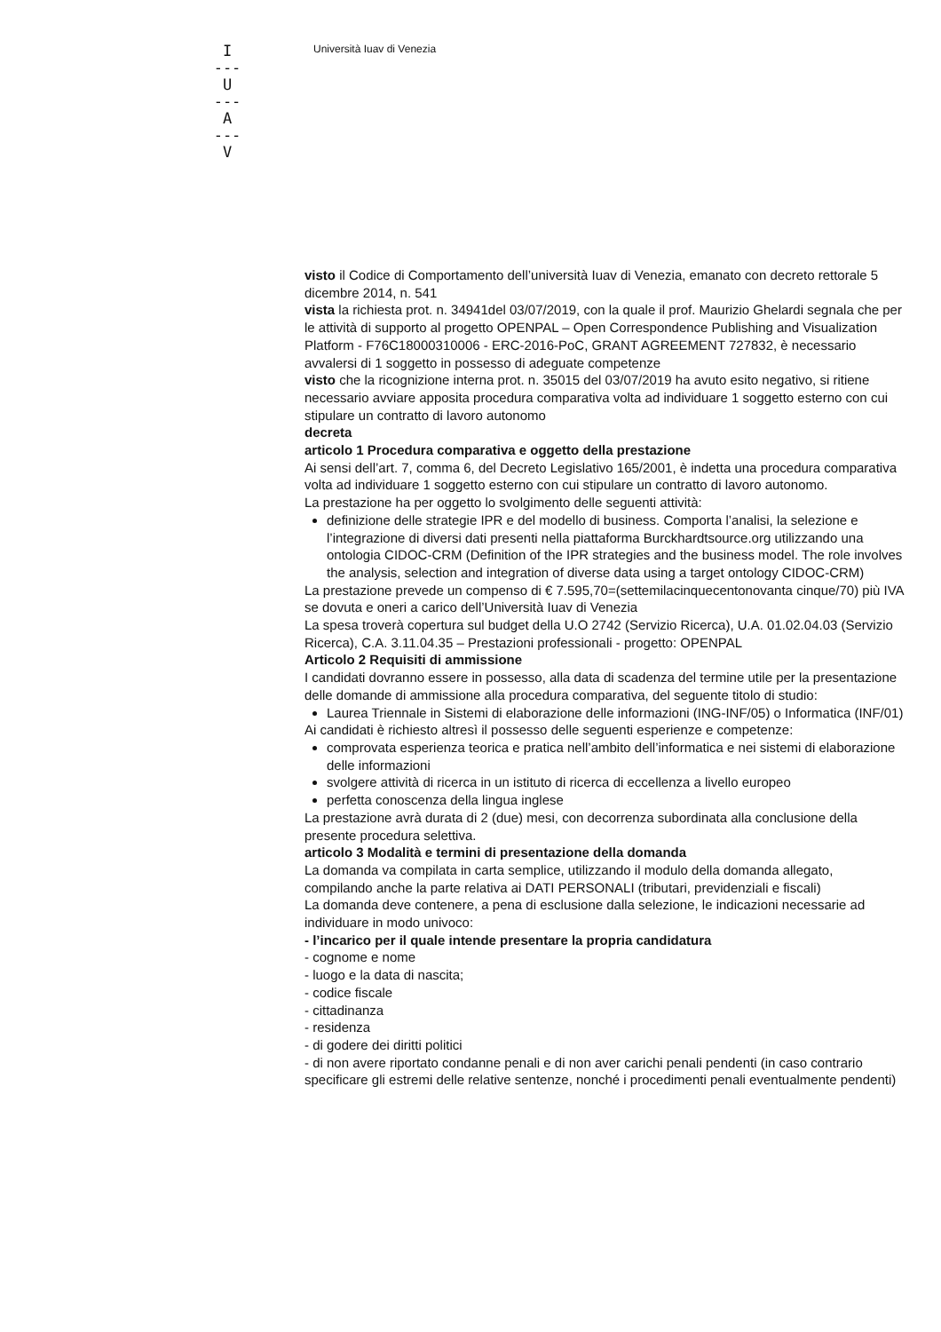I
---
U
---
A
---
V
Università Iuav di Venezia
visto il Codice di Comportamento dell’università Iuav di Venezia, emanato con decreto rettorale 5 dicembre 2014, n. 541
vista la richiesta prot. n. 34941del 03/07/2019, con la quale il prof. Maurizio Ghelardi segnala che per le attività di supporto al progetto OPENPAL – Open Correspondence Publishing and Visualization Platform - F76C18000310006 - ERC-2016-PoC, GRANT AGREEMENT 727832, è necessario avvalersi di 1 soggetto in possesso di adeguate competenze
visto che la ricognizione interna prot. n. 35015 del 03/07/2019 ha avuto esito negativo, si ritiene necessario avviare apposita procedura comparativa volta ad individuare 1 soggetto esterno con cui stipulare un contratto di lavoro autonomo
decreta
articolo 1 Procedura comparativa e oggetto della prestazione
Ai sensi dell’art. 7, comma 6, del Decreto Legislativo 165/2001, è indetta una procedura comparativa volta ad individuare 1 soggetto esterno con cui stipulare un contratto di lavoro autonomo.
La prestazione ha per oggetto lo svolgimento delle seguenti attività:
definizione delle strategie IPR e del modello di business. Comporta l’analisi, la selezione e l’integrazione di diversi dati presenti nella piattaforma Burckhardtsource.org utilizzando una ontologia CIDOC-CRM (Definition of the IPR strategies and the business model. The role involves the analysis, selection and integration of diverse data using a target ontology CIDOC-CRM)
La prestazione prevede un compenso di € 7.595,70=(settemilacinquecentonovanta cinque/70) più IVA se dovuta e oneri a carico dell’Università Iuav di Venezia
La spesa troverà copertura sul budget della U.O 2742 (Servizio Ricerca), U.A. 01.02.04.03 (Servizio Ricerca), C.A. 3.11.04.35 – Prestazioni professionali - progetto: OPENPAL
Articolo 2 Requisiti di ammissione
I candidati dovranno essere in possesso, alla data di scadenza del termine utile per la presentazione delle domande di ammissione alla procedura comparativa, del seguente titolo di studio:
Laurea Triennale in Sistemi di elaborazione delle informazioni (ING-INF/05) o Informatica (INF/01)
Ai candidati è richiesto altresì il possesso delle seguenti esperienze e competenze:
comprovata esperienza teorica e pratica nell’ambito dell’informatica e nei sistemi di elaborazione delle informazioni
svolgere attività di ricerca in un istituto di ricerca di eccellenza a livello europeo
perfetta conoscenza della lingua inglese
La prestazione avrà durata di 2 (due) mesi, con decorrenza subordinata alla conclusione della presente procedura selettiva.
articolo 3 Modalità e termini di presentazione della domanda
La domanda va compilata in carta semplice, utilizzando il modulo della domanda allegato, compilando anche la parte relativa ai DATI PERSONALI (tributari, previdenziali e fiscali)
La domanda deve contenere, a pena di esclusione dalla selezione, le indicazioni necessarie ad individuare in modo univoco:
- l’incarico per il quale intende presentare la propria candidatura
- cognome e nome
- luogo e la data di nascita;
- codice fiscale
- cittadinanza
- residenza
- di godere dei diritti politici
- di non avere riportato condanne penali e di non aver carichi penali pendenti (in caso contrario specificare gli estremi delle relative sentenze, nonché i procedimenti penali eventualmente pendenti)